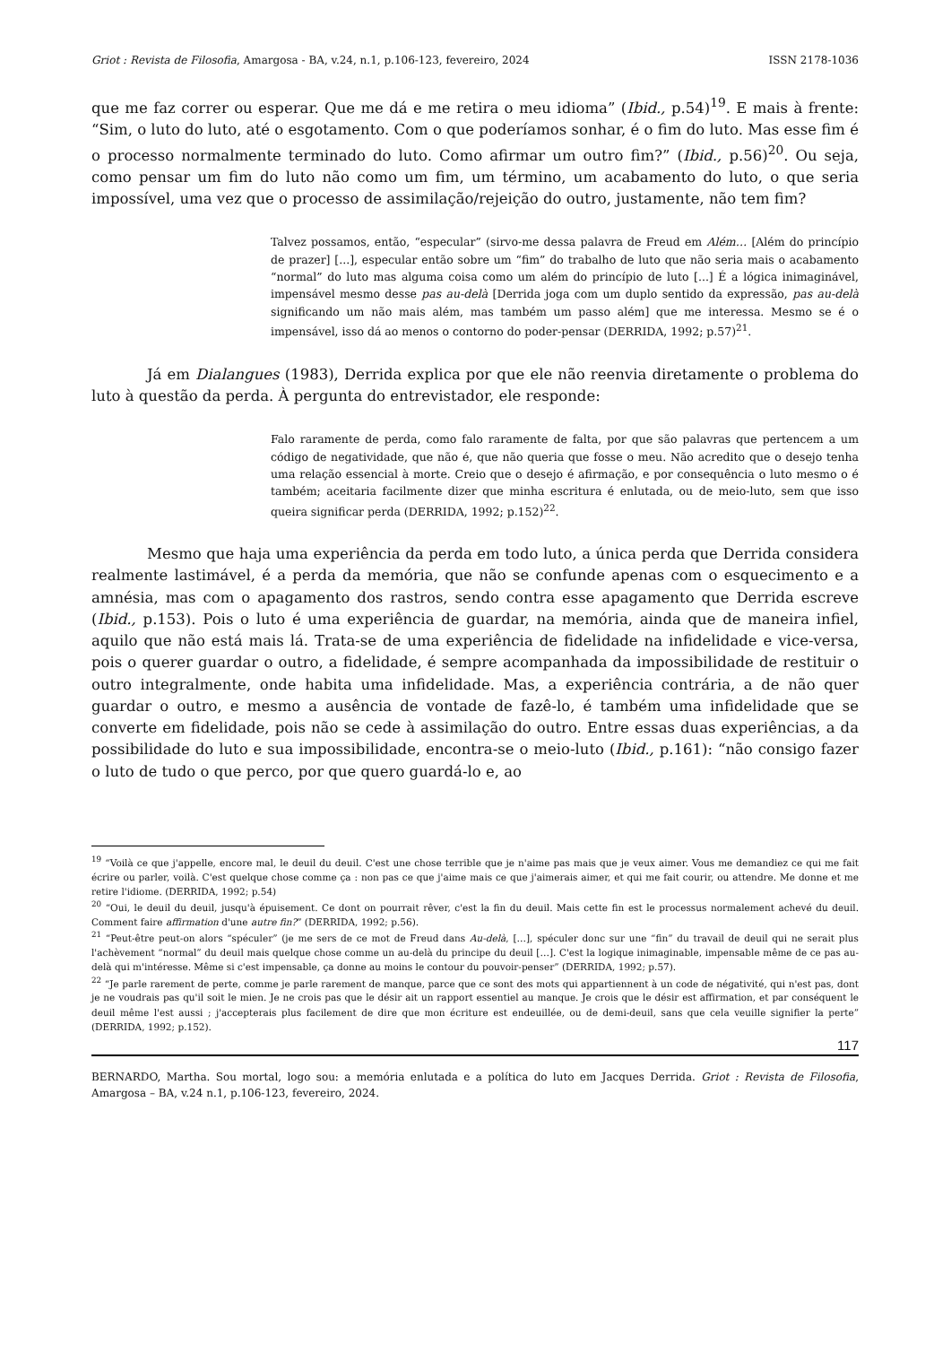Griot : Revista de Filosofia, Amargosa - BA, v.24, n.1, p.106-123, fevereiro, 2024 ISSN 2178-1036
que me faz correr ou esperar. Que me dá e me retira o meu idioma” (Ibid., p.54)<sup>19</sup>. E mais à frente: “Sim, o luto do luto, até o esgotamento. Com o que poderíamos sonhar, é o fim do luto. Mas esse fim é o processo normalmente terminado do luto. Como afirmar um outro fim?” (Ibid., p.56)<sup>20</sup>. Ou seja, como pensar um fim do luto não como um fim, um término, um acabamento do luto, o que seria impossível, uma vez que o processo de assimilação/rejeição do outro, justamente, não tem fim?
Talvez possamos, então, “especular” (sirvo-me dessa palavra de Freud em Além… [Além do princípio de prazer] [...], especular então sobre um “fim” do trabalho de luto que não seria mais o acabamento “normal” do luto mas alguma coisa como um além do princípio de luto [...] É a lógica inimaginável, impensável mesmo desse pas au-delà [Derrida joga com um duplo sentido da expressão, pas au-delà significando um não mais além, mas também um passo além] que me interessa. Mesmo se é o impensável, isso dá ao menos o contorno do poder-pensar (DERRIDA, 1992; p.57)<sup>21</sup>.
Já em Dialangues (1983), Derrida explica por que ele não reenvia diretamente o problema do luto à questão da perda. À pergunta do entrevistador, ele responde:
Falo raramente de perda, como falo raramente de falta, por que são palavras que pertencem a um código de negatividade, que não é, que não queria que fosse o meu. Não acredito que o desejo tenha uma relação essencial à morte. Creio que o desejo é afirmação, e por consequência o luto mesmo o é também; aceitaria facilmente dizer que minha escritura é enlutada, ou de meio-luto, sem que isso queira significar perda (DERRIDA, 1992; p.152)<sup>22</sup>.
Mesmo que haja uma experiência da perda em todo luto, a única perda que Derrida considera realmente lastimável, é a perda da memória, que não se confunde apenas com o esquecimento e a amnésia, mas com o apagamento dos rastros, sendo contra esse apagamento que Derrida escreve (Ibid., p.153). Pois o luto é uma experiência de guardar, na memória, ainda que de maneira infiel, aquilo que não está mais lá. Trata-se de uma experiência de fidelidade na infidelidade e vice-versa, pois o querer guardar o outro, a fidelidade, é sempre acompanhada da impossibilidade de restituir o outro integralmente, onde habita uma infidelidade. Mas, a experiência contrária, a de não quer guardar o outro, e mesmo a ausência de vontade de fazê-lo, é também uma infidelidade que se converte em fidelidade, pois não se cede à assimilação do outro. Entre essas duas experiências, a da possibilidade do luto e sua impossibilidade, encontra-se o meio-luto (Ibid., p.161): “não consigo fazer o luto de tudo o que perco, por que quero guardá-lo e, ao
<sup>19</sup> “Voilà ce que j'appelle, encore mal, le deuil du deuil. C'est une chose terrible que je n'aime pas mais que je veux aimer. Vous me demandiez ce qui me fait écrire ou parler, voilà. C'est quelque chose comme ça : non pas ce que j'aime mais ce que j'aimerais aimer, et qui me fait courir, ou attendre. Me donne et me retire l'idiome. (DERRIDA, 1992; p.54)
<sup>20</sup> “Oui, le deuil du deuil, jusqu'à épuisement. Ce dont on pourrait rêver, c'est la fin du deuil. Mais cette fin est le processus normalement achevé du deuil. Comment faire affirmation d'une autre fin?” (DERRIDA, 1992; p.56).
<sup>21</sup> “Peut-être peut-on alors “spéculer” (je me sers de ce mot de Freud dans Au-delà, […], spéculer donc sur une “fin” du travail de deuil qui ne serait plus l'achèvement “normal” du deuil mais quelque chose comme un au-delà du principe du deuil […]. C'est la logique inimaginable, impensable même de ce pas au-delà qui m'intéresse. Même si c'est impensable, ça donne au moins le contour du pouvoir-penser” (DERRIDA, 1992; p.57).
<sup>22</sup> “Je parle rarement de perte, comme je parle rarement de manque, parce que ce sont des mots qui appartiennent à un code de négativité, qui n'est pas, dont je ne voudrais pas qu'il soit le mien. Je ne crois pas que le désir ait un rapport essentiel au manque. Je crois que le désir est affirmation, et par conséquent le deuil même l'est aussi ; j'accepterais plus facilement de dire que mon écriture est endeuillée, ou de demi-deuil, sans que cela veuille signifier la perte” (DERRIDA, 1992; p.152).
117
BERNARDO, Martha. Sou mortal, logo sou: a memória enlutada e a política do luto em Jacques Derrida. Griot : Revista de Filosofia, Amargosa – BA, v.24 n.1, p.106-123, fevereiro, 2024.